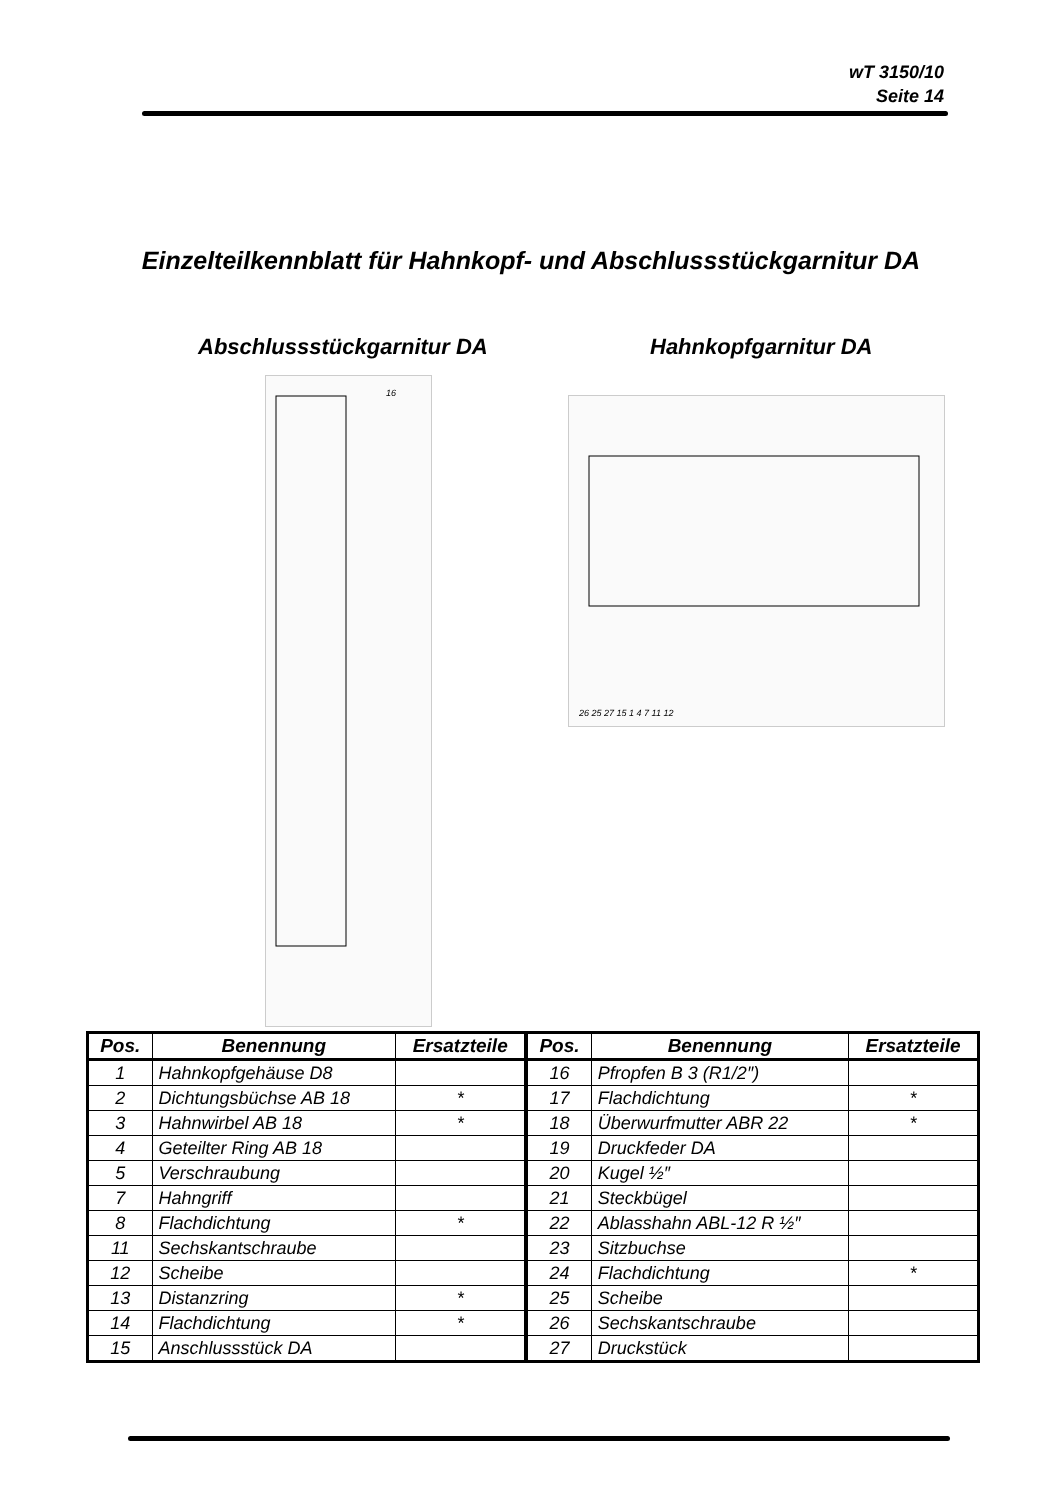wT 3150/10
Seite 14
Einzelteilkennblatt für Hahnkopf- und Abschlussstückgarnitur DA
Abschlussstückgarnitur DA Hahnkopfgarnitur DA
16
26 25 27 15 1 4 7 11 12
| Pos. | Benennung | Ersatzteile | Pos. | Benennung | Ersatzteile |
| --- | --- | --- | --- | --- | --- |
| 1 | Hahnkopfgehäuse D8 | | 16 | Pfropfen B 3 (R1/2″) | |
| 2 | Dichtungsbüchse AB 18 | * | 17 | Flachdichtung | * |
| 3 | Hahnwirbel AB 18 | * | 18 | Überwurfmutter ABR 22 | * |
| 4 | Geteilter Ring AB 18 | | 19 | Druckfeder DA | |
| 5 | Verschraubung | | 20 | Kugel ½″ | |
| 7 | Hahngriff | | 21 | Steckbügel | |
| 8 | Flachdichtung | * | 22 | Ablasshahn ABL-12 R ½″ | |
| 11 | Sechskantschraube | | 23 | Sitzbuchse | |
| 12 | Scheibe | | 24 | Flachdichtung | * |
| 13 | Distanzring | * | 25 | Scheibe | |
| 14 | Flachdichtung | * | 26 | Sechskantschraube | |
| 15 | Anschlussstück DA | | 27 | Druckstück | |